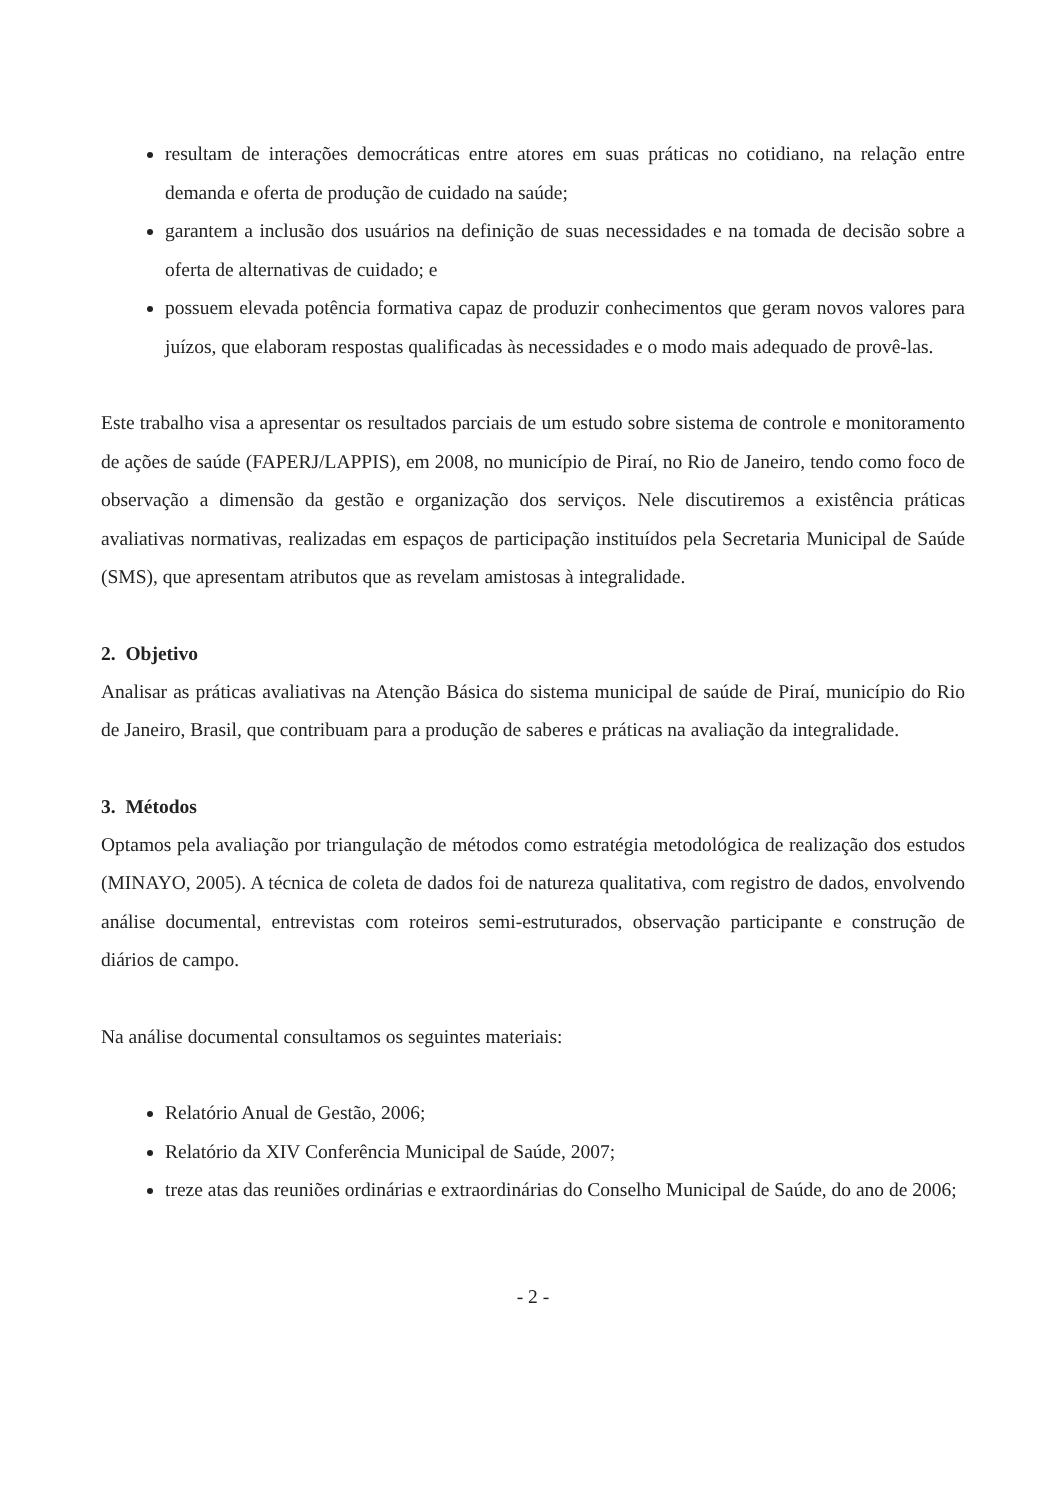resultam de interações democráticas entre atores em suas práticas no cotidiano, na relação entre demanda e oferta de produção de cuidado na saúde;
garantem a inclusão dos usuários na definição de suas necessidades e na tomada de decisão sobre a oferta de alternativas de cuidado; e
possuem elevada potência formativa capaz de produzir conhecimentos que geram novos valores para juízos, que elaboram respostas qualificadas às necessidades e o modo mais adequado de provê-las.
Este trabalho visa a apresentar os resultados parciais de um estudo sobre sistema de controle e monitoramento de ações de saúde (FAPERJ/LAPPIS), em 2008, no município de Piraí, no Rio de Janeiro, tendo como foco de observação a dimensão da gestão e organização dos serviços. Nele discutiremos a existência práticas avaliativas normativas, realizadas em espaços de participação instituídos pela Secretaria Municipal de Saúde (SMS), que apresentam atributos que as revelam amistosas à integralidade.
2. Objetivo
Analisar as práticas avaliativas na Atenção Básica do sistema municipal de saúde de Piraí, município do Rio de Janeiro, Brasil, que contribuam para a produção de saberes e práticas na avaliação da integralidade.
3. Métodos
Optamos pela avaliação por triangulação de métodos como estratégia metodológica de realização dos estudos (MINAYO, 2005). A técnica de coleta de dados foi de natureza qualitativa, com registro de dados, envolvendo análise documental, entrevistas com roteiros semi-estruturados, observação participante e construção de diários de campo.
Na análise documental consultamos os seguintes materiais:
Relatório Anual de Gestão, 2006;
Relatório da XIV Conferência Municipal de Saúde, 2007;
treze atas das reuniões ordinárias e extraordinárias do Conselho Municipal de Saúde, do ano de 2006;
- 2 -